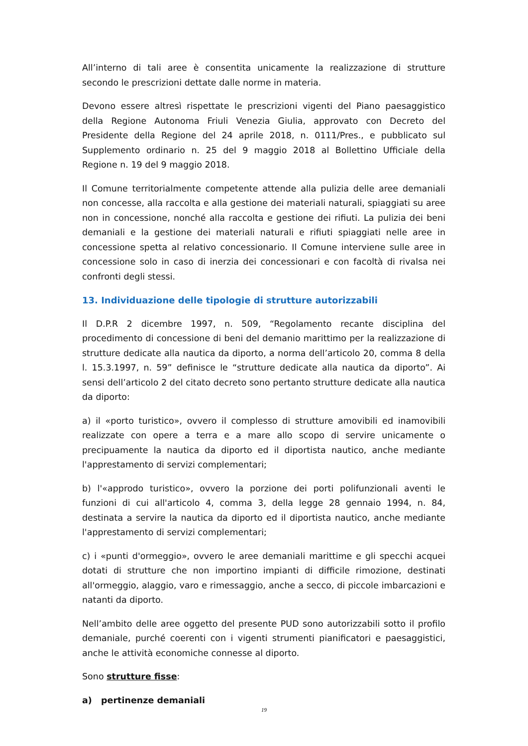All’interno di tali aree è consentita unicamente la realizzazione di strutture secondo le prescrizioni dettate dalle norme in materia.
Devono essere altresì rispettate le prescrizioni vigenti del Piano paesaggistico della Regione Autonoma Friuli Venezia Giulia, approvato con Decreto del Presidente della Regione del 24 aprile 2018, n. 0111/Pres., e pubblicato sul Supplemento ordinario n. 25 del 9 maggio 2018 al Bollettino Ufficiale della Regione n. 19 del 9 maggio 2018.
Il Comune territorialmente competente attende alla pulizia delle aree demaniali non concesse, alla raccolta e alla gestione dei materiali naturali, spiaggiati su aree non in concessione, nonché alla raccolta e gestione dei rifiuti. La pulizia dei beni demaniali e la gestione dei materiali naturali e rifiuti spiaggiati nelle aree in concessione spetta al relativo concessionario. Il Comune interviene sulle aree in concessione solo in caso di inerzia dei concessionari e con facoltà di rivalsa nei confronti degli stessi.
13. Individuazione delle tipologie di strutture autorizzabili
Il D.P.R 2 dicembre 1997, n. 509, “Regolamento recante disciplina del procedimento di concessione di beni del demanio marittimo per la realizzazione di strutture dedicate alla nautica da diporto, a norma dell’articolo 20, comma 8 della l. 15.3.1997, n. 59” definisce le “strutture dedicate alla nautica da diporto”. Ai sensi dell’articolo 2 del citato decreto sono pertanto strutture dedicate alla nautica da diporto:
a) il «porto turistico», ovvero il complesso di strutture amovibili ed inamovibili realizzate con opere a terra e a mare allo scopo di servire unicamente o precipuamente la nautica da diporto ed il diportista nautico, anche mediante l'apprestamento di servizi complementari;
b) l'«approdo turistico», ovvero la porzione dei porti polifunzionali aventi le funzioni di cui all'articolo 4, comma 3, della legge 28 gennaio 1994, n. 84, destinata a servire la nautica da diporto ed il diportista nautico, anche mediante l'apprestamento di servizi complementari;
c) i «punti d'ormeggio», ovvero le aree demaniali marittime e gli specchi acquei dotati di strutture che non importino impianti di difficile rimozione, destinati all'ormeggio, alaggio, varo e rimessaggio, anche a secco, di piccole imbarcazioni e natanti da diporto.
Nell’ambito delle aree oggetto del presente PUD sono autorizzabili sotto il profilo demaniale, purché coerenti con i vigenti strumenti pianificatori e paesaggistici, anche le attività economiche connesse al diporto.
Sono strutture fisse:
a) pertinenze demaniali
19